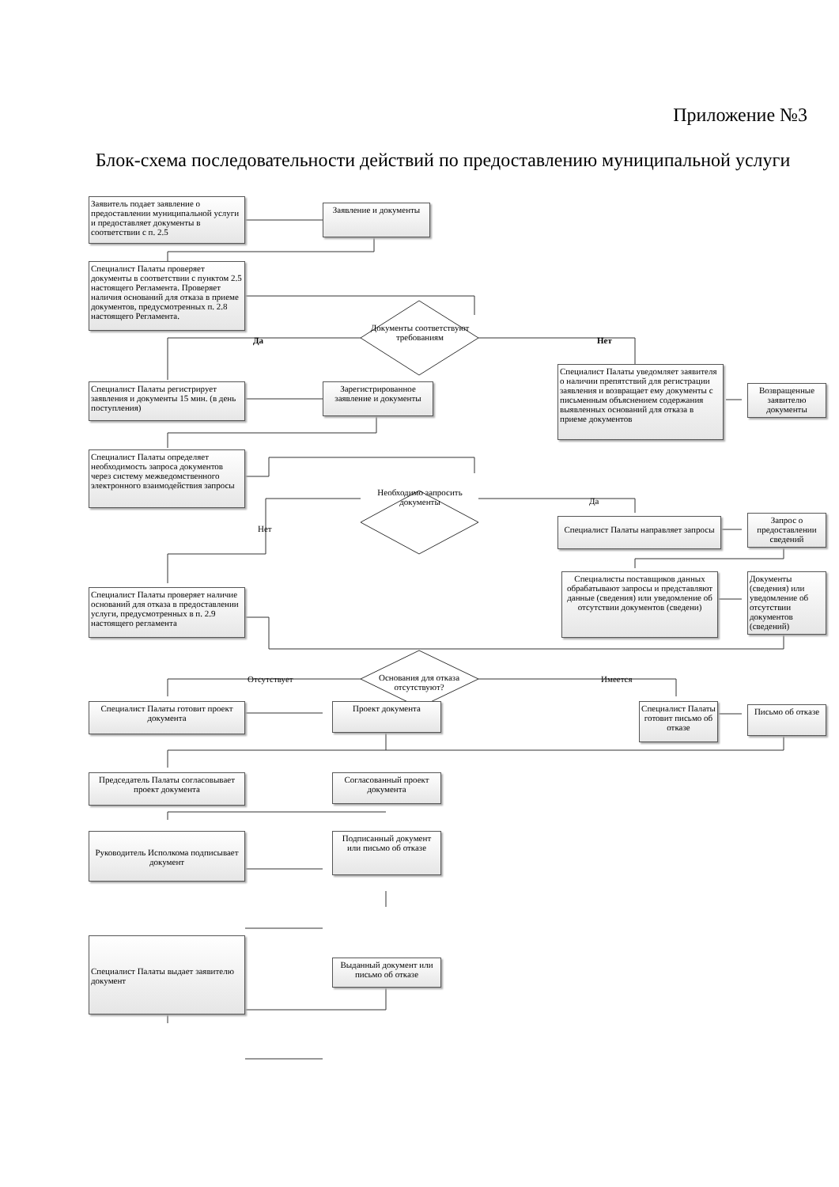Приложение №3
Блок-схема последовательности действий по предоставлению муниципальной услуги
Заявитель подает заявление о предоставлении муниципальной услуги и предоставляет документы в соответствии с п. 2.5
Заявление и документы
Специалист Палаты проверяет документы в соответствии с пунктом 2.5 настоящего Регламента. Проверяет наличия оснований для отказа в приеме документов, предусмотренных п. 2.8 настоящего Регламента.
Документы соответствуют требованиям
Да Нет
Специалист Палаты уведомляет заявителя о наличии препятствий для регистрации заявления и возвращает ему документы с письменным объяснением содержания выявленных оснований для отказа в приеме документов
Возвращенные заявителю документы
Специалист Палаты регистрирует заявления и документы 15 мин. (в день поступления)
Зарегистрированное заявление и документы
Специалист Палаты определяет необходимость запроса документов через систему межведомственного электронного взаимодействия запросы
Необходимо запросить документы
Да
Нет
Специалист Палаты направляет запросы
Запрос о предоставлении сведений
Специалисты поставщиков данных обрабатывают запросы и представляют данные (сведения) или уведомление об отсутствии документов (сведени)
Документы (сведения) или уведомление об отсутствии документов (сведений)
Специалист Палаты проверяет наличие оснований для отказа в предоставлении услуги, предусмотренных в п. 2.9 настоящего регламента
Основания для отказа отсутствуют?
Отсутствует Имеется
Специалист Палаты готовит проект документа
Проект документа
Специалист Палаты готовит письмо об отказе
Письмо об отказе
Председатель Палаты согласовывает проект документа
Согласованный проект документа
Руководитель Исполкома подписывает документ
Подписанный документ или письмо об отказе
Специалист Палаты выдает заявителю документ
Выданный документ или письмо об отказе